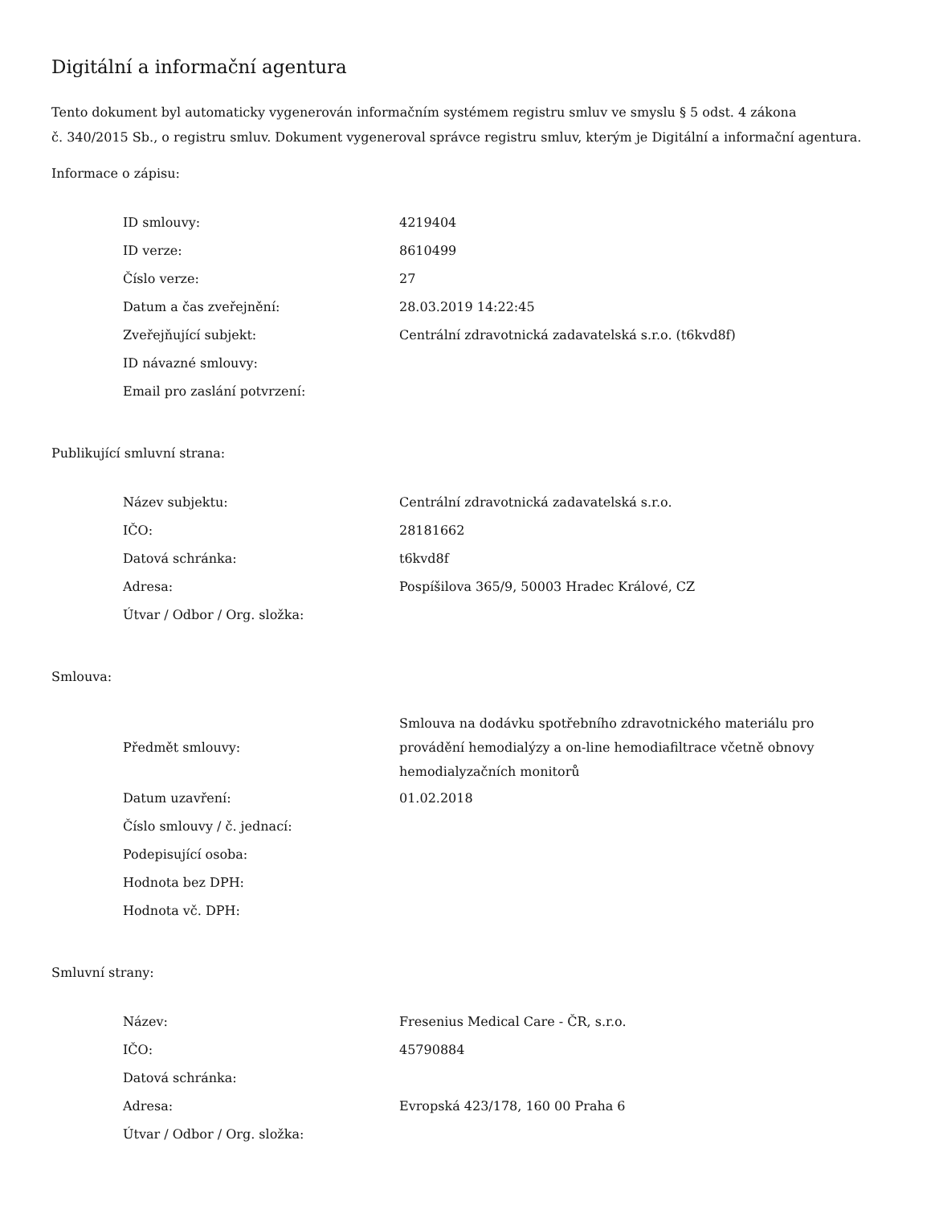Digitální a informační agentura
Tento dokument byl automaticky vygenerován informačním systémem registru smluv ve smyslu § 5 odst. 4 zákona
č. 340/2015 Sb., o registru smluv. Dokument vygeneroval správce registru smluv, kterým je Digitální a informační agentura.
Informace o zápisu:
| ID smlouvy: | 4219404 |
| ID verze: | 8610499 |
| Číslo verze: | 27 |
| Datum a čas zveřejnění: | 28.03.2019 14:22:45 |
| Zveřejňující subjekt: | Centrální zdravotnická zadavatelská s.r.o. (t6kvd8f) |
| ID návazné smlouvy: | |
| Email pro zaslání potvrzení: | |
Publikující smluvní strana:
| Název subjektu: | Centrální zdravotnická zadavatelská s.r.o. |
| IČO: | 28181662 |
| Datová schránka: | t6kvd8f |
| Adresa: | Pospíšilova 365/9, 50003 Hradec Králové, CZ |
| Útvar / Odbor / Org. složka: | |
Smlouva:
| Předmět smlouvy: | Smlouva na dodávku spotřebního zdravotnického materiálu pro provádění hemodialýzy a on-line hemodiafiltrace včetně obnovy hemodialyzačních monitorů |
| Datum uzavření: | 01.02.2018 |
| Číslo smlouvy / č. jednací: | |
| Podepisující osoba: | |
| Hodnota bez DPH: | |
| Hodnota vč. DPH: | |
Smluvní strany:
| Název: | Fresenius Medical Care - ČR, s.r.o. |
| IČO: | 45790884 |
| Datová schránka: | |
| Adresa: | Evropská 423/178, 160 00 Praha 6 |
| Útvar / Odbor / Org. složka: | |